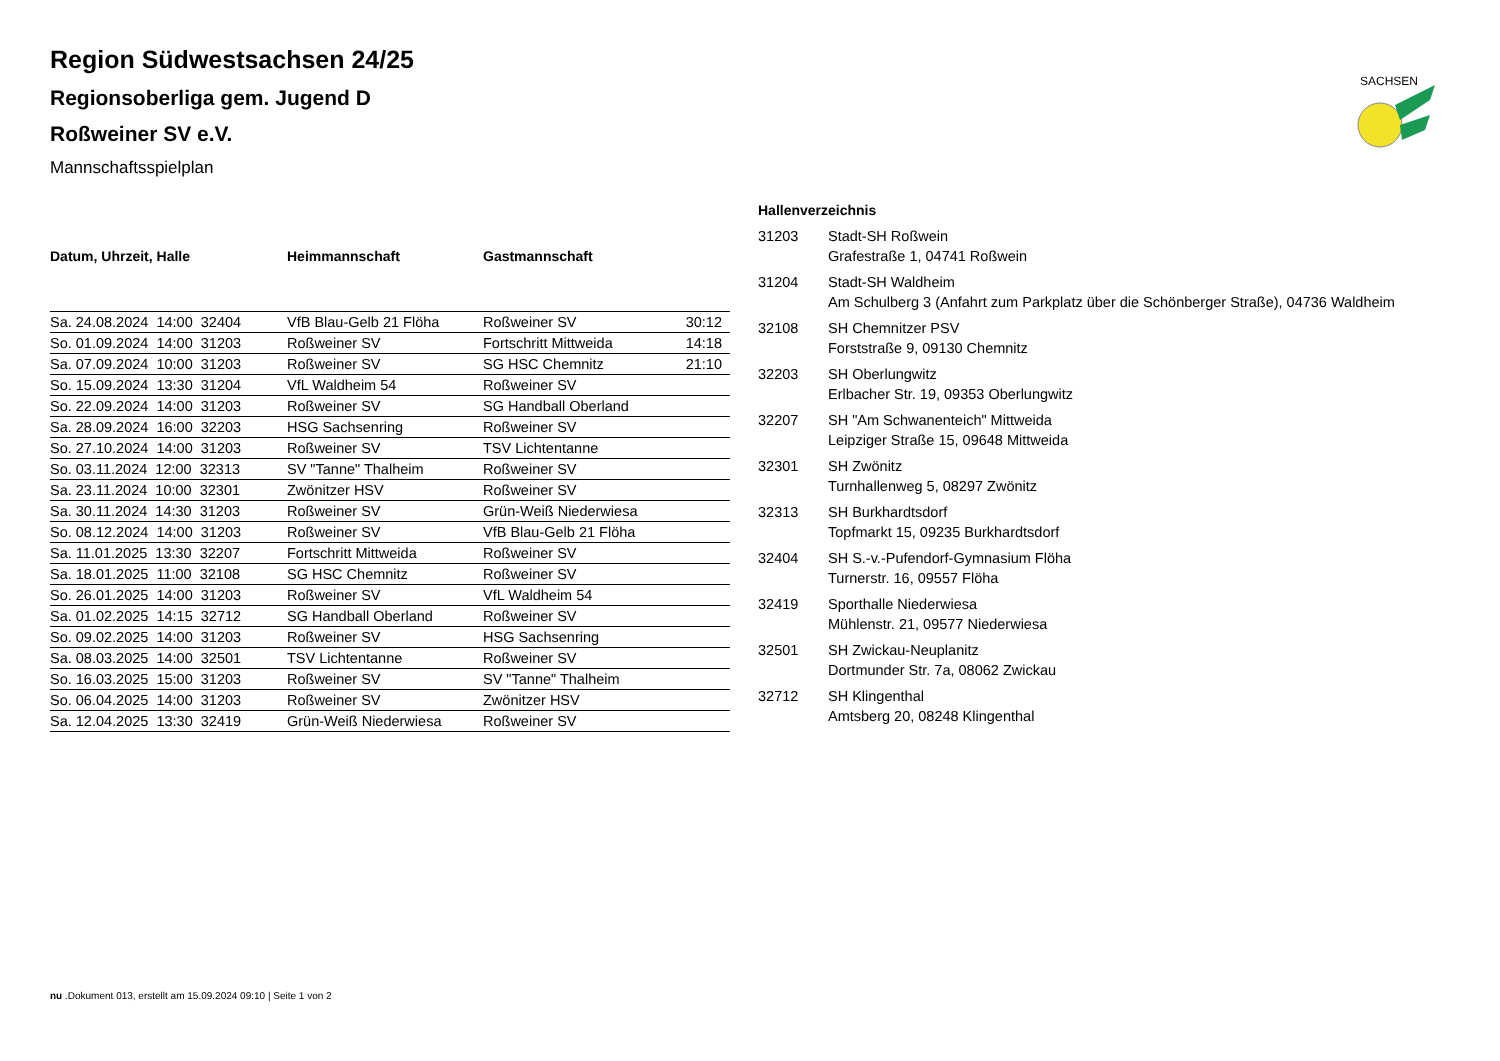SACHSEN
Region Südwestsachsen 24/25
Regionsoberliga gem. Jugend D
Roßweiner SV e.V.
Mannschaftsspielplan
| Datum, Uhrzeit, Halle | Heimmannschaft | Gastmannschaft | |
| --- | --- | --- | --- |
| Sa. 24.08.2024 14:00 32404 | VfB Blau-Gelb 21 Flöha | Roßweiner SV | 30:12 |
| So. 01.09.2024 14:00 31203 | Roßweiner SV | Fortschritt Mittweida | 14:18 |
| Sa. 07.09.2024 10:00 31203 | Roßweiner SV | SG HSC Chemnitz | 21:10 |
| So. 15.09.2024 13:30 31204 | VfL Waldheim 54 | Roßweiner SV | |
| So. 22.09.2024 14:00 31203 | Roßweiner SV | SG Handball Oberland | |
| Sa. 28.09.2024 16:00 32203 | HSG Sachsenring | Roßweiner SV | |
| So. 27.10.2024 14:00 31203 | Roßweiner SV | TSV Lichtentanne | |
| So. 03.11.2024 12:00 32313 | SV "Tanne" Thalheim | Roßweiner SV | |
| Sa. 23.11.2024 10:00 32301 | Zwönitzer HSV | Roßweiner SV | |
| Sa. 30.11.2024 14:30 31203 | Roßweiner SV | Grün-Weiß Niederwiesa | |
| So. 08.12.2024 14:00 31203 | Roßweiner SV | VfB Blau-Gelb 21 Flöha | |
| Sa. 11.01.2025 13:30 32207 | Fortschritt Mittweida | Roßweiner SV | |
| Sa. 18.01.2025 11:00 32108 | SG HSC Chemnitz | Roßweiner SV | |
| So. 26.01.2025 14:00 31203 | Roßweiner SV | VfL Waldheim 54 | |
| Sa. 01.02.2025 14:15 32712 | SG Handball Oberland | Roßweiner SV | |
| So. 09.02.2025 14:00 31203 | Roßweiner SV | HSG Sachsenring | |
| Sa. 08.03.2025 14:00 32501 | TSV Lichtentanne | Roßweiner SV | |
| So. 16.03.2025 15:00 31203 | Roßweiner SV | SV "Tanne" Thalheim | |
| So. 06.04.2025 14:00 31203 | Roßweiner SV | Zwönitzer HSV | |
| Sa. 12.04.2025 13:30 32419 | Grün-Weiß Niederwiesa | Roßweiner SV | |
Hallenverzeichnis
31203 Stadt-SH Roßwein
Grafestraße 1, 04741 Roßwein
31204 Stadt-SH Waldheim
Am Schulberg 3 (Anfahrt zum Parkplatz über die Schönberger Straße), 04736 Waldheim
32108 SH Chemnitzer PSV
Forststraße 9, 09130 Chemnitz
32203 SH Oberlungwitz
Erlbacher Str. 19, 09353 Oberlungwitz
32207 SH "Am Schwanenteich" Mittweida
Leipziger Straße 15, 09648 Mittweida
32301 SH Zwönitz
Turnhallenweg 5, 08297 Zwönitz
32313 SH Burkhardtsdorf
Topfmarkt 15, 09235 Burkhardtsdorf
32404 SH S.-v.-Pufendorf-Gymnasium Flöha
Turnerstr. 16, 09557 Flöha
32419 Sporthalle Niederwiesa
Mühlenstr. 21, 09577 Niederwiesa
32501 SH Zwickau-Neuplanitz
Dortmunder Str. 7a, 08062 Zwickau
32712 SH Klingenthal
Amtsberg 20, 08248 Klingenthal
nu .Dokument 013, erstellt am 15.09.2024 09:10 | Seite 1 von 2